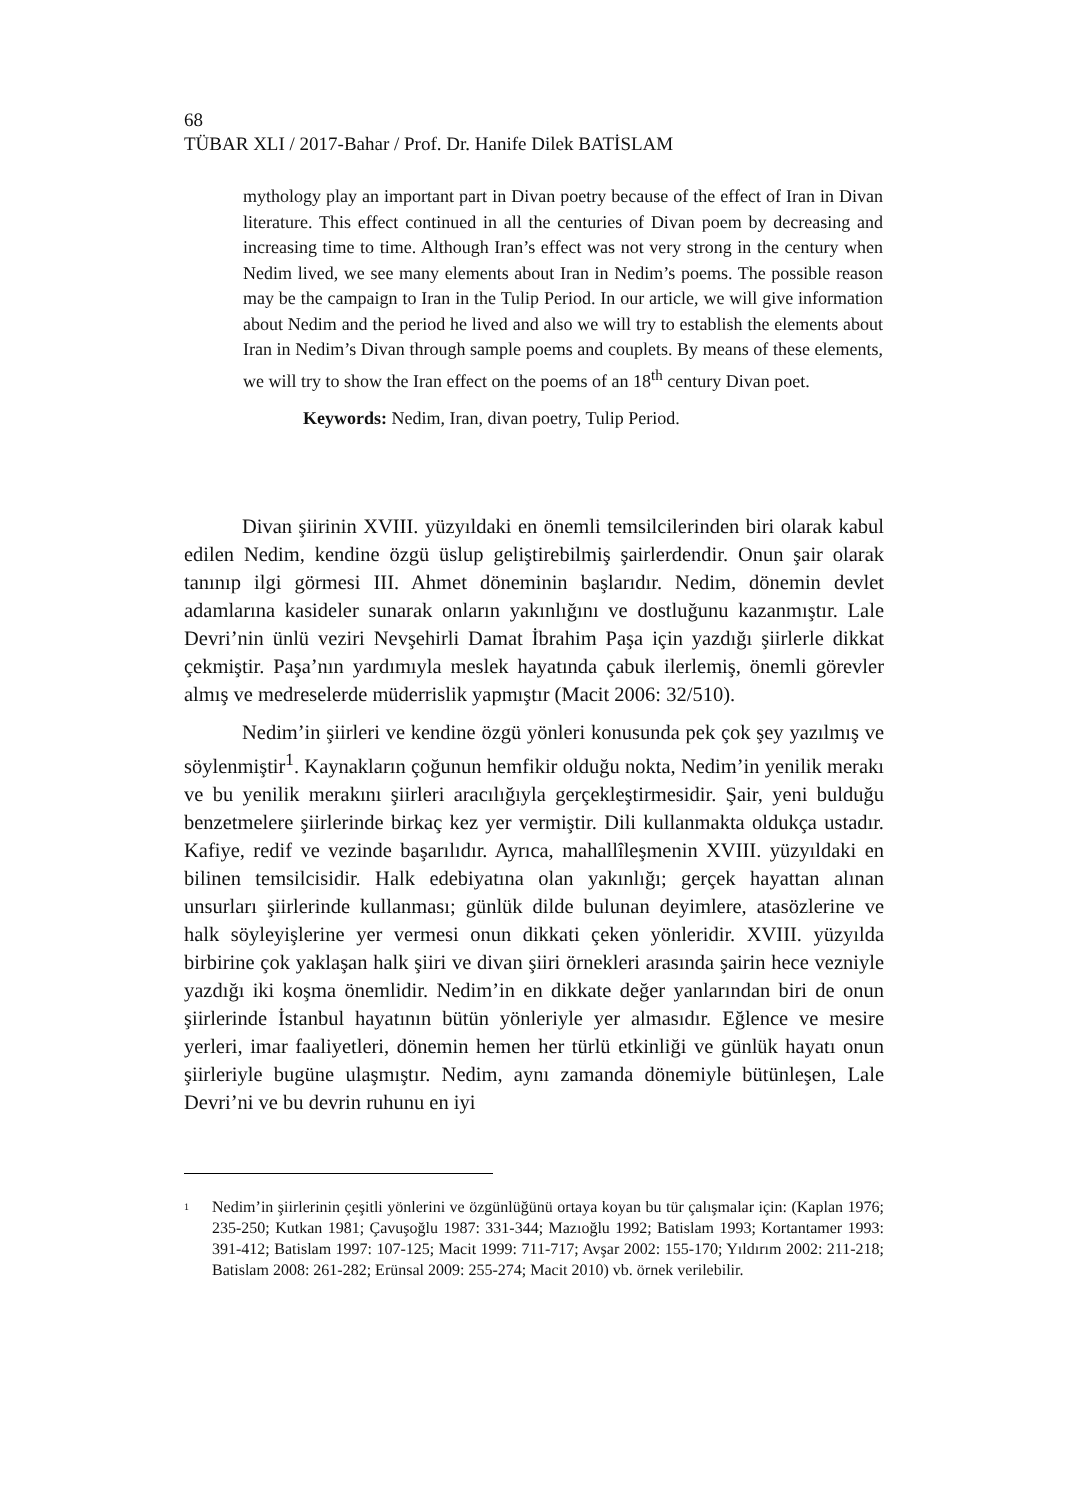68
TÜBAR XLI / 2017-Bahar / Prof. Dr. Hanife Dilek BATİSLAM
mythology play an important part in Divan poetry because of the effect of Iran in Divan literature. This effect continued in all the centuries of Divan poem by decreasing and increasing time to time. Although Iran’s effect was not very strong in the century when Nedim lived, we see many elements about Iran in Nedim’s poems. The possible reason may be the campaign to Iran in the Tulip Period. In our article, we will give information about Nedim and the period he lived and also we will try to establish the elements about Iran in Nedim’s Divan through sample poems and couplets. By means of these elements, we will try to show the Iran effect on the poems of an 18<sup>th</sup> century Divan poet.
Keywords: Nedim, Iran, divan poetry, Tulip Period.
Divan şiirinin XVIII. yüzyıldaki en önemli temsilcilerinden biri olarak kabul edilen Nedim, kendine özgü üslup geliştirebilmiş şairlerdendir. Onun şair olarak tanınıp ilgi görmesi III. Ahmet döneminin başlarıdır. Nedim, dönemin devlet adamlarına kasideler sunarak onların yakınlığını ve dostluğunu kazanmıştır. Lale Devri’nin ünlü veziri Nevşehirli Damat İbrahim Paşa için yazdığı şiirlerle dikkat çekmiştir. Paşa’nın yardımıyla meslek hayatında çabuk ilerlemiş, önemli görevler almış ve medreselerde müderrislik yapmıştır (Macit 2006: 32/510).
Nedim’in şiirleri ve kendine özgü yönleri konusunda pek çok şey yazılmış ve söylenmiştir<sup>1</sup>. Kaynakların çoğunun hemfikir olduğu nokta, Nedim’in yenilik merakı ve bu yenilik merakını şiirleri aracılığıyla gerçekleştirmesidir. Şair, yeni bulduğu benzetmelere şiirlerinde birkaç kez yer vermiştir. Dili kullanmakta oldukça ustadır. Kafiye, redif ve vezinde başarılıdır. Ayrıca, mahallîleşmenin XVIII. yüzyıldaki en bilinen temsilcisidir. Halk edebiyatına olan yakınlığı; gerçek hayattan alınan unsurları şiirlerinde kullanması; günlük dilde bulunan deyimlere, atasözlerine ve halk söyleyişlerine yer vermesi onun dikkati çeken yönleridir. XVIII. yüzyılda birbirine çok yaklaşan halk şiiri ve divan şiiri örnekleri arasında şairin hece vezniyle yazdığı iki koşma önemlidir. Nedim’in en dikkate değer yanlarından biri de onun şiirlerinde İstanbul hayatının bütün yönleriyle yer almasıdır. Eğlence ve mesire yerleri, imar faaliyetleri, dönemin hemen her türlü etkinliği ve günlük hayatı onun şiirleriyle bugüne ulaşmıştır. Nedim, aynı zamanda dönemiyle bütünleşen, Lale Devri’ni ve bu devrin ruhunu en iyi
<sup>1</sup> Nedim’in şiirlerinin çeşitli yönlerini ve özgünlüğünü ortaya koyan bu tür çalışmalar için: (Kaplan 1976; 235-250; Kutkan 1981; Çavuşoğlu 1987: 331-344; Mazıoğlu 1992; Batislam 1993; Kortantamer 1993: 391-412; Batislam 1997: 107-125; Macit 1999: 711-717; Avşar 2002: 155-170; Yıldırım 2002: 211-218; Batislam 2008: 261-282; Erünsal 2009: 255-274; Macit 2010) vb. örnek verilebilir.